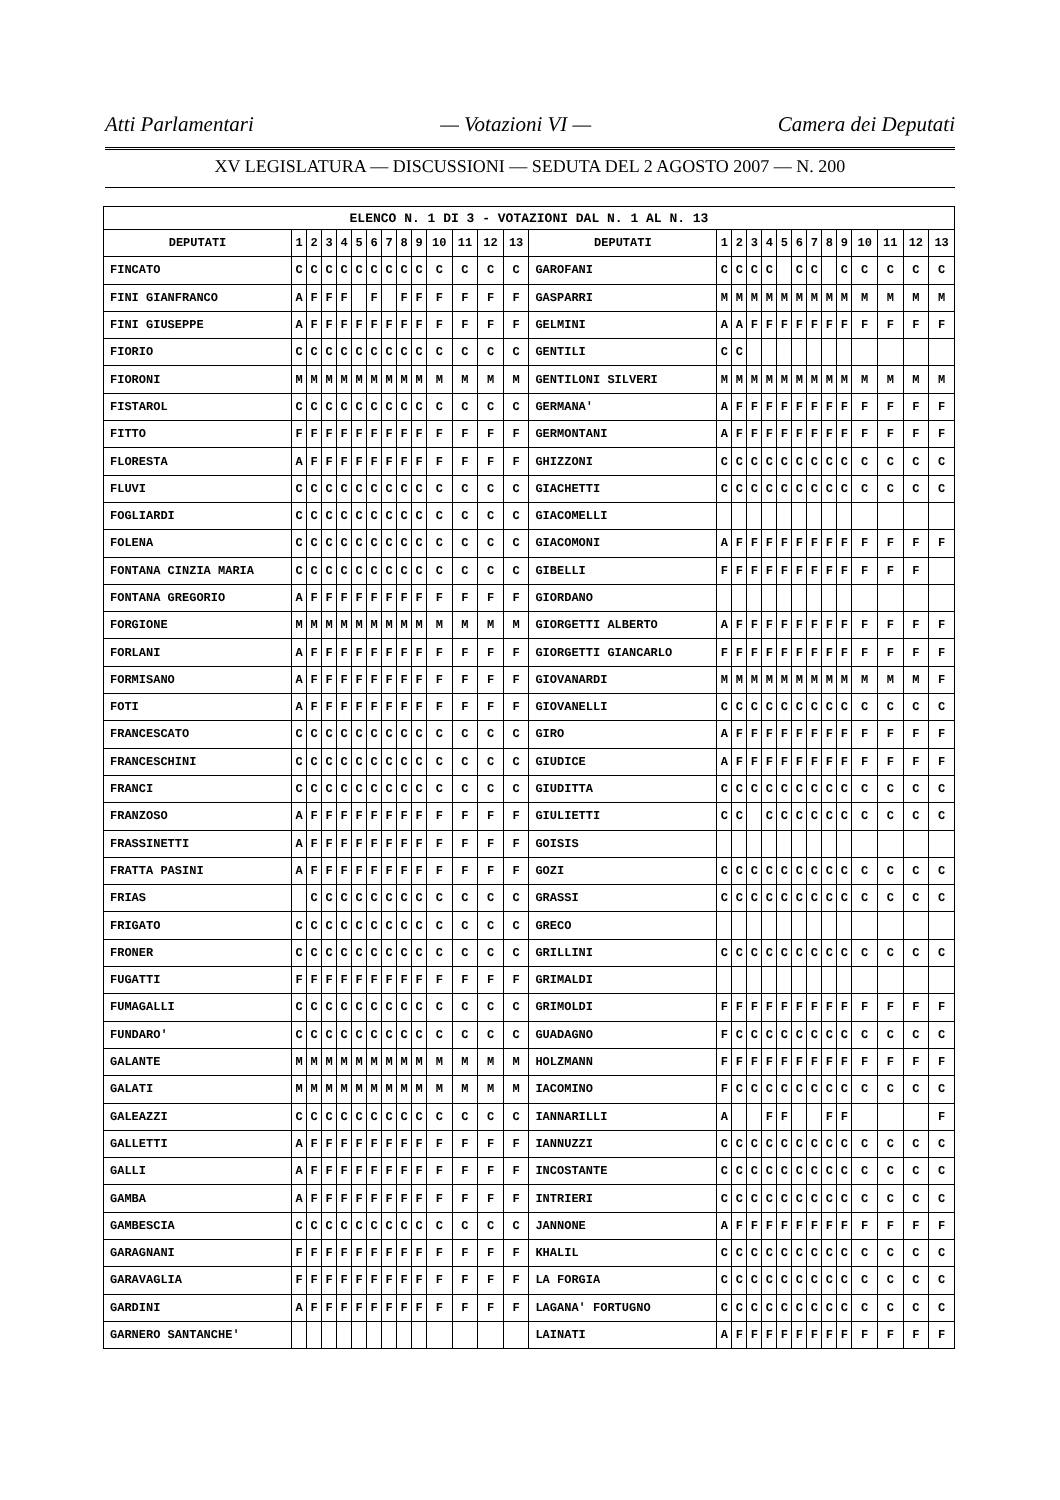Atti Parlamentari — Votazioni VI — Camera dei Deputati
XV LEGISLATURA — DISCUSSIONI — SEDUTA DEL 2 AGOSTO 2007 — N. 200
| ELENCO N. 1 DI 3 - VOTAZIONI DAL N. 1 AL N. 13 | | | | | | | | | | | | | | | | | | | | | | | | | | | |
| --- | --- | --- | --- | --- | --- | --- | --- | --- | --- | --- | --- | --- | --- | --- | --- | --- | --- | --- | --- | --- | --- | --- | --- | --- | --- | --- | --- |
| DEPUTATI | 1 | 2 | 3 | 4 | 5 | 6 | 7 | 8 | 9 | 10 | 11 | 12 | 13 | DEPUTATI | 1 | 2 | 3 | 4 | 5 | 6 | 7 | 8 | 9 | 10 | 11 | 12 | 13 |
| FINCATO | C | C | C | C | C | C | C | C | C | C | C | C | C | GAROFANI | C | C | C | C | | C | C | | C | C | C | C | C |
| FINI GIANFRANCO | A | F | F | F | | F | | F | F | F | F | F | F | GASPARRI | M | M | M | M | M | M | M | M | M | M | M | M | M |
| FINI GIUSEPPE | A | F | F | F | F | F | F | F | F | F | F | F | F | GELMINI | A | A | F | F | F | F | F | F | F | F | F | F | F |
| FIORIO | C | C | C | C | C | C | C | C | C | C | C | C | C | GENTILI | C | C | | | | | | | | | | | |
| FIORONI | M | M | M | M | M | M | M | M | M | M | M | M | M | GENTILONI SILVERI | M | M | M | M | M | M | M | M | M | M | M | M | M |
| FISTAROL | C | C | C | C | C | C | C | C | C | C | C | C | C | GERMANA' | A | F | F | F | F | F | F | F | F | F | F | F | F |
| FITTO | F | F | F | F | F | F | F | F | F | F | F | F | F | GERMONTANI | A | F | F | F | F | F | F | F | F | F | F | F | F |
| FLORESTA | A | F | F | F | F | F | F | F | F | F | F | F | F | GHIZZONI | C | C | C | C | C | C | C | C | C | C | C | C | C |
| FLUVI | C | C | C | C | C | C | C | C | C | C | C | C | C | GIACHETTI | C | C | C | C | C | C | C | C | C | C | C | C | C |
| FOGLIARDI | C | C | C | C | C | C | C | C | C | C | C | C | C | GIACOMELLI | | | | | | | | | | | | | |
| FOLENA | C | C | C | C | C | C | C | C | C | C | C | C | C | GIACOMONI | A | F | F | F | F | F | F | F | F | F | F | F | F |
| FONTANA CINZIA MARIA | C | C | C | C | C | C | C | C | C | C | C | C | C | GIBELLI | F | F | F | F | F | F | F | F | F | F | F | F | |
| FONTANA GREGORIO | A | F | F | F | F | F | F | F | F | F | F | F | F | GIORDANO | | | | | | | | | | | | | |
| FORGIONE | M | M | M | M | M | M | M | M | M | M | M | M | M | GIORGETTI ALBERTO | A | F | F | F | F | F | F | F | F | F | F | F | F |
| FORLANI | A | F | F | F | F | F | F | F | F | F | F | F | F | GIORGETTI GIANCARLO | F | F | F | F | F | F | F | F | F | F | F | F | F |
| FORMISANO | A | F | F | F | F | F | F | F | F | F | F | F | F | GIOVANARDI | M | M | M | M | M | M | M | M | M | M | M | M | F |
| FOTI | A | F | F | F | F | F | F | F | F | F | F | F | F | GIOVANELLI | C | C | C | C | C | C | C | C | C | C | C | C | C |
| FRANCESCATO | C | C | C | C | C | C | C | C | C | C | C | C | C | GIRO | A | F | F | F | F | F | F | F | F | F | F | F | F |
| FRANCESCHINI | C | C | C | C | C | C | C | C | C | C | C | C | C | GIUDICE | A | F | F | F | F | F | F | F | F | F | F | F | F |
| FRANCI | C | C | C | C | C | C | C | C | C | C | C | C | C | GIUDITTA | C | C | C | C | C | C | C | C | C | C | C | C | C |
| FRANZOSO | A | F | F | F | F | F | F | F | F | F | F | F | F | GIULIETTI | C | C | | C | C | C | C | C | C | C | C | C | C |
| FRASSINETTI | A | F | F | F | F | F | F | F | F | F | F | F | F | GOISIS | | | | | | | | | | | | | |
| FRATTA PASINI | A | F | F | F | F | F | F | F | F | F | F | F | F | GOZI | C | C | C | C | C | C | C | C | C | C | C | C | C |
| FRIAS | | C | C | C | C | C | C | C | C | C | C | C | C | GRASSI | C | C | C | C | C | C | C | C | C | C | C | C | C |
| FRIGATO | C | C | C | C | C | C | C | C | C | C | C | C | C | GRECO | | | | | | | | | | | | | |
| FRONER | C | C | C | C | C | C | C | C | C | C | C | C | C | GRILLINI | C | C | C | C | C | C | C | C | C | C | C | C | C |
| FUGATTI | F | F | F | F | F | F | F | F | F | F | F | F | F | GRIMALDI | | | | | | | | | | | | | |
| FUMAGALLI | C | C | C | C | C | C | C | C | C | C | C | C | C | GRIMOLDI | F | F | F | F | F | F | F | F | F | F | F | F | F |
| FUNDARO' | C | C | C | C | C | C | C | C | C | C | C | C | C | GUADAGNO | F | C | C | C | C | C | C | C | C | C | C | C | C |
| GALANTE | M | M | M | M | M | M | M | M | M | M | M | M | M | HOLZMANN | F | F | F | F | F | F | F | F | F | F | F | F | F |
| GALATI | M | M | M | M | M | M | M | M | M | M | M | M | M | IACOMINO | F | C | C | C | C | C | C | C | C | C | C | C | C |
| GALEAZZI | C | C | C | C | C | C | C | C | C | C | C | C | C | IANNARILLI | A | | | F | F | | | F | F | | | | F |
| GALLETTI | A | F | F | F | F | F | F | F | F | F | F | F | F | IANNUZZI | C | C | C | C | C | C | C | C | C | C | C | C | C |
| GALLI | A | F | F | F | F | F | F | F | F | F | F | F | F | INCOSTANTE | C | C | C | C | C | C | C | C | C | C | C | C | C |
| GAMBA | A | F | F | F | F | F | F | F | F | F | F | F | F | INTRIERI | C | C | C | C | C | C | C | C | C | C | C | C | C |
| GAMBESCIA | C | C | C | C | C | C | C | C | C | C | C | C | C | JANNONE | A | F | F | F | F | F | F | F | F | F | F | F | F |
| GARAGNANI | F | F | F | F | F | F | F | F | F | F | F | F | F | KHALIL | C | C | C | C | C | C | C | C | C | C | C | C | C |
| GARAVAGLIA | F | F | F | F | F | F | F | F | F | F | F | F | F | LA FORGIA | C | C | C | C | C | C | C | C | C | C | C | C | C |
| GARDINI | A | F | F | F | F | F | F | F | F | F | F | F | F | LAGANA' FORTUGNO | C | C | C | C | C | C | C | C | C | C | C | C | C |
| GARNERO SANTANCHE' | | | | | | | | | | | | | | LAINATI | A | F | F | F | F | F | F | F | F | F | F | F | F |